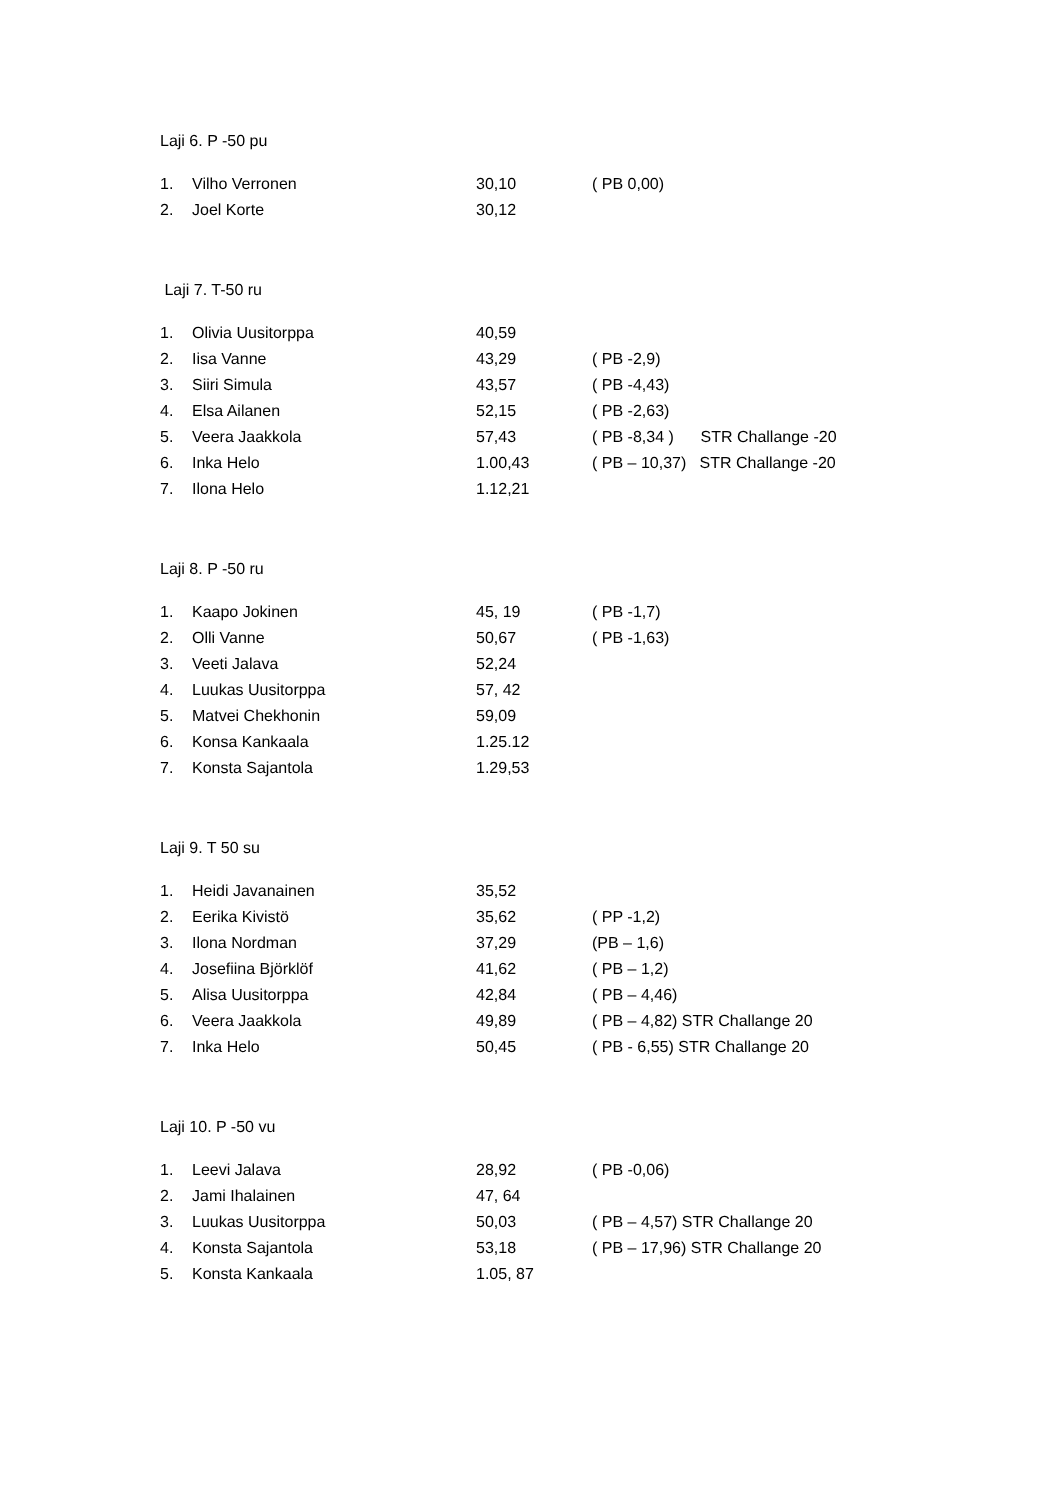Laji 6. P -50 pu
| 1. | Vilho Verronen | 30,10 | ( PB 0,00) |
| 2. | Joel Korte | 30,12 | |
Laji 7. T-50 ru
| 1. | Olivia Uusitorppa | 40,59 | |
| 2. | Iisa Vanne | 43,29 | ( PB -2,9) |
| 3. | Siiri Simula | 43,57 | ( PB -4,43) |
| 4. | Elsa Ailanen | 52,15 | ( PB -2,63) |
| 5. | Veera Jaakkola | 57,43 | ( PB -8,34 ) STR Challange -20 |
| 6. | Inka Helo | 1.00,43 | ( PB – 10,37) STR Challange -20 |
| 7. | Ilona Helo | 1.12,21 | |
Laji 8. P -50 ru
| 1. | Kaapo Jokinen | 45, 19 | ( PB -1,7) |
| 2. | Olli Vanne | 50,67 | ( PB -1,63) |
| 3. | Veeti Jalava | 52,24 | |
| 4. | Luukas Uusitorppa | 57, 42 | |
| 5. | Matvei Chekhonin | 59,09 | |
| 6. | Konsa Kankaala | 1.25.12 | |
| 7. | Konsta Sajantola | 1.29,53 | |
Laji 9. T 50 su
| 1. | Heidi Javanainen | 35,52 | |
| 2. | Eerika Kivistö | 35,62 | ( PP -1,2) |
| 3. | Ilona Nordman | 37,29 | (PB – 1,6) |
| 4. | Josefiina Björklöf | 41,62 | ( PB – 1,2) |
| 5. | Alisa Uusitorppa | 42,84 | ( PB – 4,46) |
| 6. | Veera Jaakkola | 49,89 | ( PB – 4,82) STR Challange 20 |
| 7. | Inka Helo | 50,45 | ( PB - 6,55) STR Challange 20 |
Laji 10. P -50 vu
| 1. | Leevi Jalava | 28,92 | ( PB -0,06) |
| 2. | Jami Ihalainen | 47, 64 | |
| 3. | Luukas Uusitorppa | 50,03 | ( PB – 4,57) STR Challange 20 |
| 4. | Konsta Sajantola | 53,18 | ( PB – 17,96) STR Challange 20 |
| 5. | Konsta Kankaala | 1.05, 87 | |